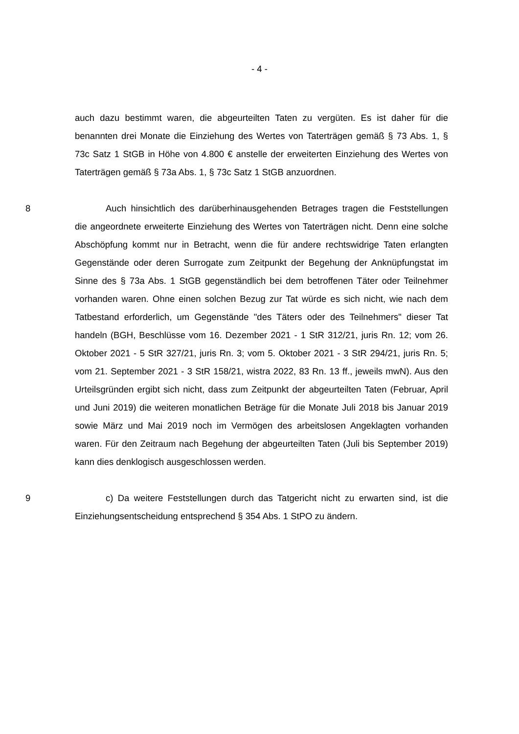- 4 -
auch dazu bestimmt waren, die abgeurteilten Taten zu vergüten. Es ist daher für die benannten drei Monate die Einziehung des Wertes von Taterträgen gemäß § 73 Abs. 1, § 73c Satz 1 StGB in Höhe von 4.800 € anstelle der erweiterten Einziehung des Wertes von Taterträgen gemäß § 73a Abs. 1, § 73c Satz 1 StGB anzuordnen.
8 Auch hinsichtlich des darüberhinausgehenden Betrages tragen die Feststellungen die angeordnete erweiterte Einziehung des Wertes von Taterträgen nicht. Denn eine solche Abschöpfung kommt nur in Betracht, wenn die für andere rechtswidrige Taten erlangten Gegenstände oder deren Surrogate zum Zeitpunkt der Begehung der Anknüpfungstat im Sinne des § 73a Abs. 1 StGB gegenständlich bei dem betroffenen Täter oder Teilnehmer vorhanden waren. Ohne einen solchen Bezug zur Tat würde es sich nicht, wie nach dem Tatbestand erforderlich, um Gegenstände "des Täters oder des Teilnehmers" dieser Tat handeln (BGH, Beschlüsse vom 16. Dezember 2021 - 1 StR 312/21, juris Rn. 12; vom 26. Oktober 2021 - 5 StR 327/21, juris Rn. 3; vom 5. Oktober 2021 - 3 StR 294/21, juris Rn. 5; vom 21. September 2021 - 3 StR 158/21, wistra 2022, 83 Rn. 13 ff., jeweils mwN). Aus den Urteilsgründen ergibt sich nicht, dass zum Zeitpunkt der abgeurteilten Taten (Februar, April und Juni 2019) die weiteren monatlichen Beträge für die Monate Juli 2018 bis Januar 2019 sowie März und Mai 2019 noch im Vermögen des arbeitslosen Angeklagten vorhanden waren. Für den Zeitraum nach Begehung der abgeurteilten Taten (Juli bis September 2019) kann dies denklogisch ausgeschlossen werden.
9 c) Da weitere Feststellungen durch das Tatgericht nicht zu erwarten sind, ist die Einziehungsentscheidung entsprechend § 354 Abs. 1 StPO zu ändern.